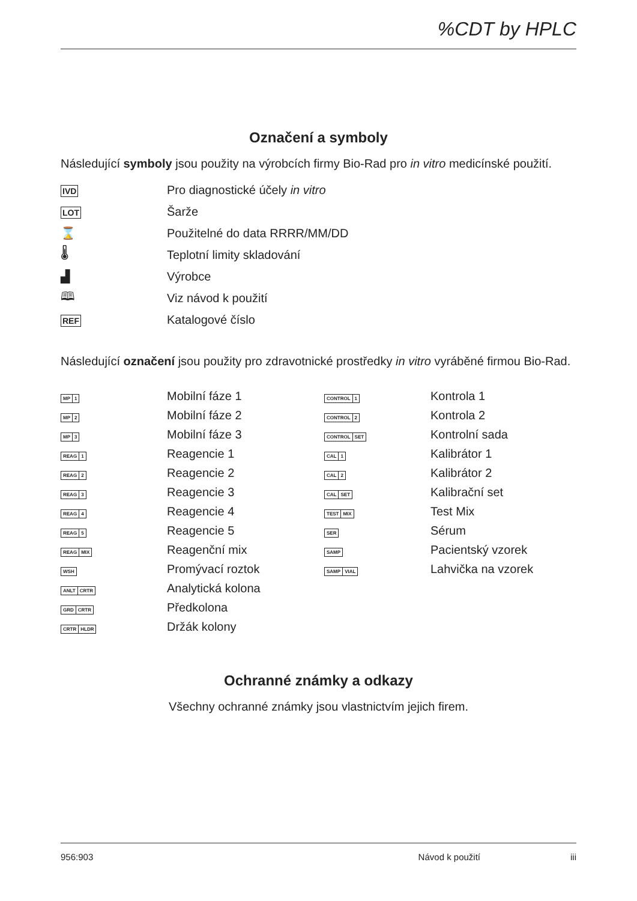%CDT by HPLC
Označení a symboly
Následující symboly jsou použity na výrobcích firmy Bio-Rad pro in vitro medicínské použití.
| IVD | Pro diagnostické účely in vitro |
| LOT | Šarže |
| ⌛ | Použitelné do data RRRR/MM/DD |
| 🌡 | Teplotní limity skladování |
| ▟ | Výrobce |
| 🕮 | Viz návod k použití |
| REF | Katalogové číslo |
Následující označení jsou použity pro zdravotnické prostředky in vitro vyráběné firmou Bio-Rad.
| MP 1 | Mobilní fáze 1 | CONTROL 1 | Kontrola 1 |
| MP 2 | Mobilní fáze 2 | CONTROL 2 | Kontrola 2 |
| MP 3 | Mobilní fáze 3 | CONTROL SET | Kontrolní sada |
| REAG 1 | Reagencie 1 | CAL 1 | Kalibrátor 1 |
| REAG 2 | Reagencie 2 | CAL 2 | Kalibrátor 2 |
| REAG 3 | Reagencie 3 | CAL SET | Kalibrační set |
| REAG 4 | Reagencie 4 | TEST MIX | Test Mix |
| REAG 5 | Reagencie 5 | SER | Sérum |
| REAG MIX | Reagenční mix | SAMP | Pacientský vzorek |
| WSH | Promývací roztok | SAMP VIAL | Lahvička na vzorek |
| ANLT CRTR | Analytická kolona | | |
| GRD CRTR | Předkolona | | |
| CRTR HLDR | Držák kolony | | |
Ochranné známky a odkazy
Všechny ochranné známky jsou vlastnictvím jejich firem.
956:903 Návod k použití iii